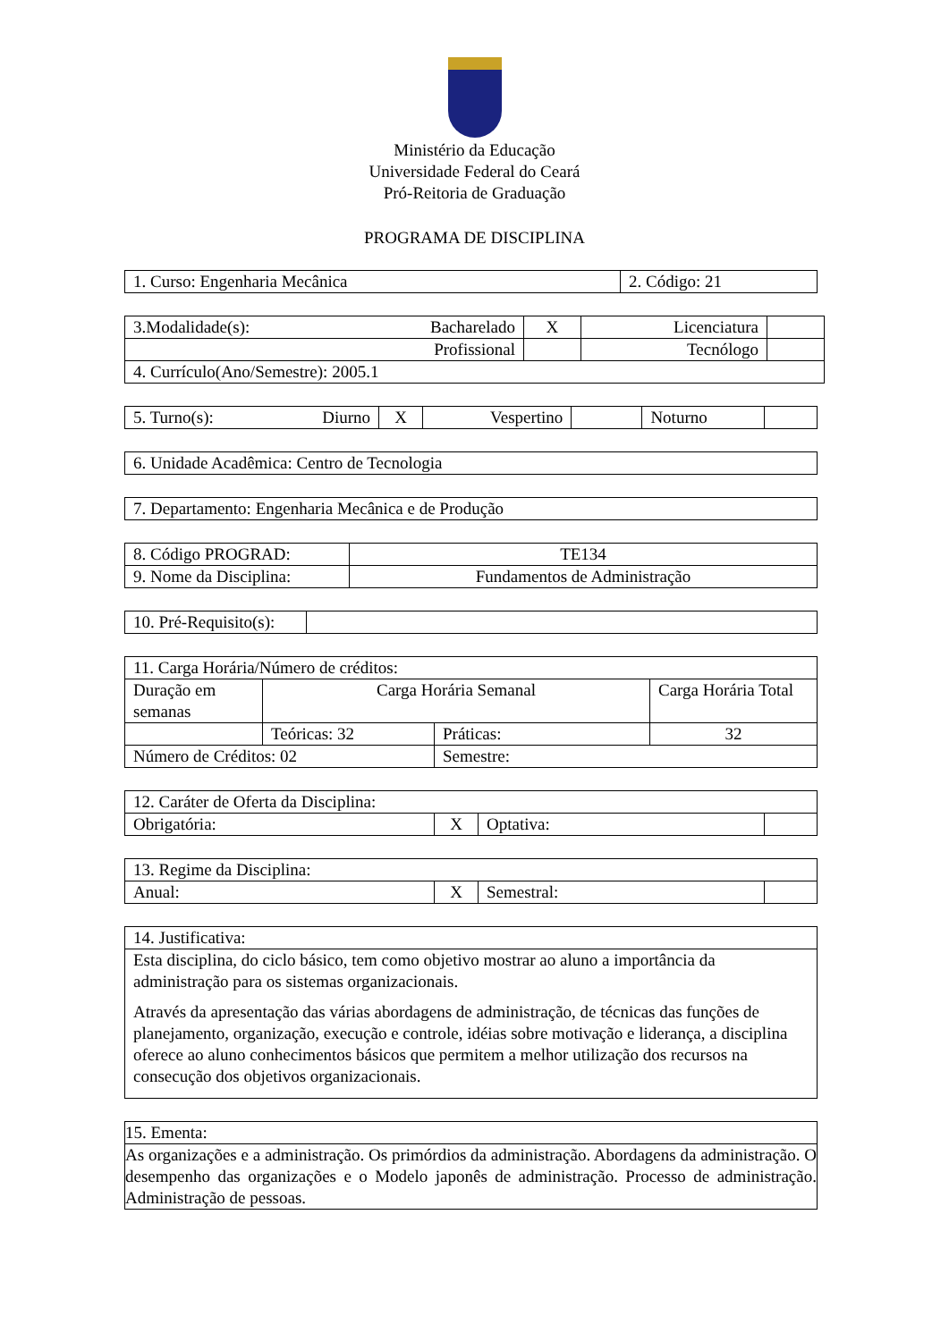Ministério da Educação
Universidade Federal do Ceará
Pró-Reitoria de Graduação
PROGRAMA DE DISCIPLINA
| 1. Curso: Engenharia Mecânica | 2. Código: 21 |
| 3.Modalidade(s): Bacharelado | X | Licenciatura | |
| Profissional | | Tecnólogo | |
| 4. Currículo(Ano/Semestre): 2005.1 | | | |
| 5. Turno(s): Diurno | X | Vespertino | | Noturno | |
| 6. Unidade Acadêmica: Centro de Tecnologia |
| 7. Departamento: Engenharia Mecânica e de Produção |
| 8. Código PROGRAD: | TE134 |
| 9. Nome da Disciplina: | Fundamentos de Administração |
| 10. Pré-Requisito(s): | |
| 11. Carga Horária/Número de créditos: | | | |
| Duração em semanas | Carga Horária Semanal | | Carga Horária Total |
| | Teóricas: 32 | Práticas: | 32 |
| Número de Créditos: 02 | | Semestre: | |
| 12. Caráter de Oferta da Disciplina: | | | |
| Obrigatória: | X | Optativa: | |
| 13. Regime da Disciplina: | | | |
| Anual: | X | Semestral: | |
| 14. Justificativa: |
| Esta disciplina, do ciclo básico, tem como objetivo mostrar ao aluno a importância da administração para os sistemas organizacionais. Através da apresentação das várias abordagens de administração, de técnicas das funções de planejamento, organização, execução e controle, idéias sobre motivação e liderança, a disciplina oferece ao aluno conhecimentos básicos que permitem a melhor utilização dos recursos na consecução dos objetivos organizacionais. |
| 15. Ementa: |
| As organizações e a administração. Os primórdios da administração. Abordagens da administração. O desempenho das organizações e o Modelo japonês de administração. Processo de administração. Administração de pessoas. |